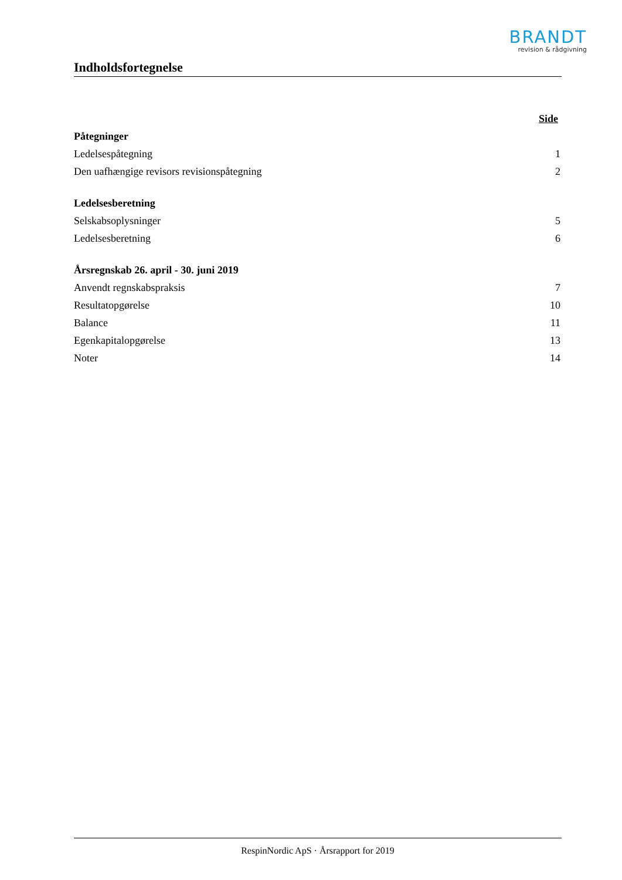BRANDT
revision & rådgivning
Indholdsfortegnelse
| | Side |
| Påtegninger | |
| Ledelsespåtegning | 1 |
| Den uafhængige revisors revisionspåtegning | 2 |
| Ledelsesberetning | |
| Selskabsoplysninger | 5 |
| Ledelsesberetning | 6 |
| Årsregnskab 26. april - 30. juni 2019 | |
| Anvendt regnskabspraksis | 7 |
| Resultatopgørelse | 10 |
| Balance | 11 |
| Egenkapitalopgørelse | 13 |
| Noter | 14 |
RespinNordic ApS · Årsrapport for 2019